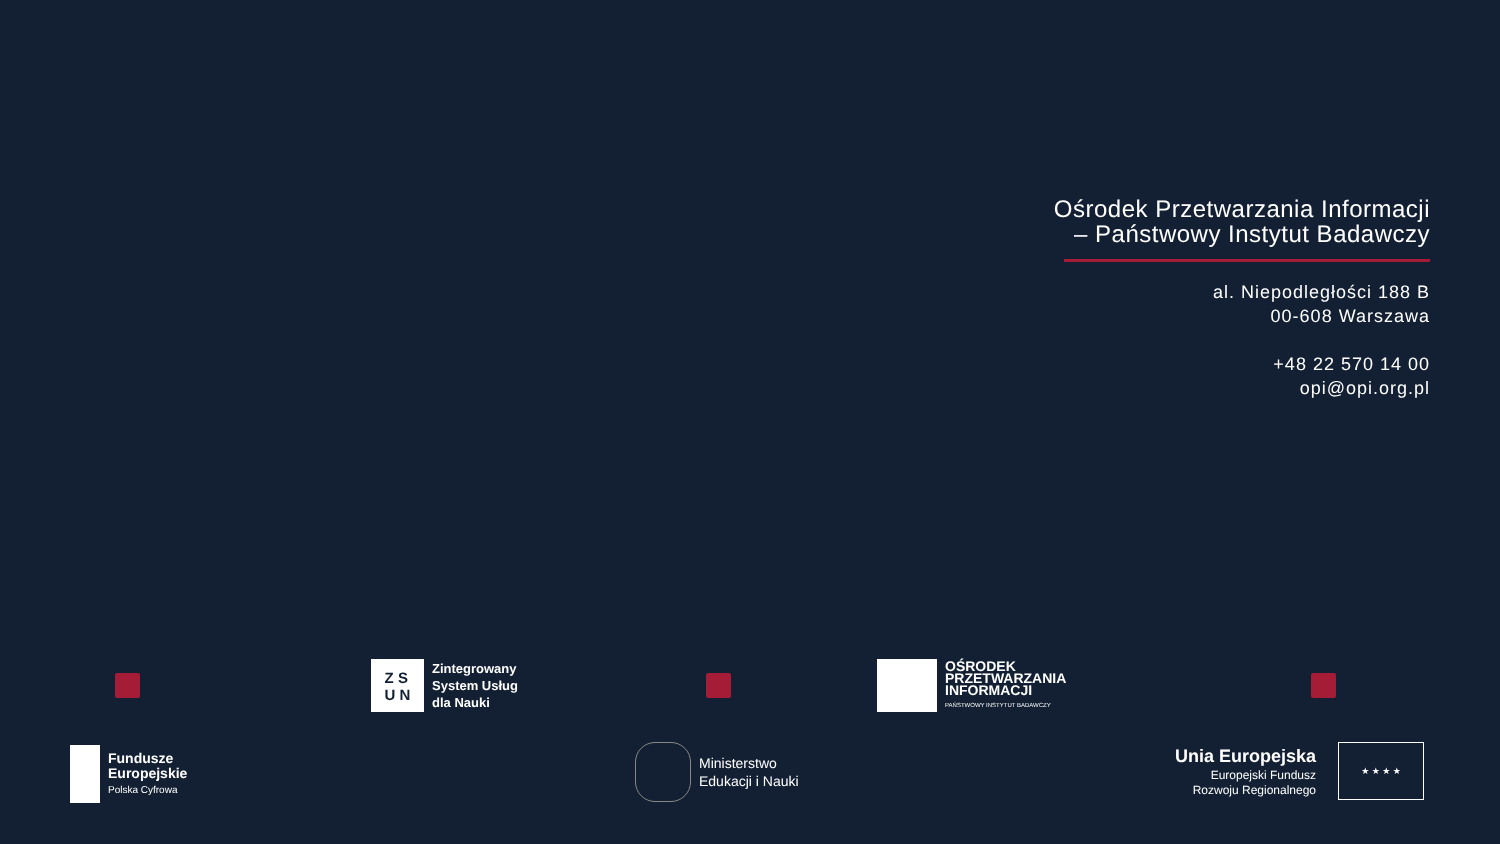Ośrodek Przetwarzania Informacji
– Państwowy Instytut Badawczy
al. Niepodległości 188 B
00-608 Warszawa
+48 22 570 14 00
opi@opi.org.pl
Z S
U N
Zintegrowany
System Usług
dla Nauki
OŚRODEK
PRZETWARZANIA
INFORMACJI
PAŃSTWOWY INSTYTUT BADAWCZY
Fundusze
Europejskie
Polska Cyfrowa
Ministerstwo
Edukacji i Nauki
Unia Europejska
Europejski Fundusz
Rozwoju Regionalnego
★ ★ ★ ★